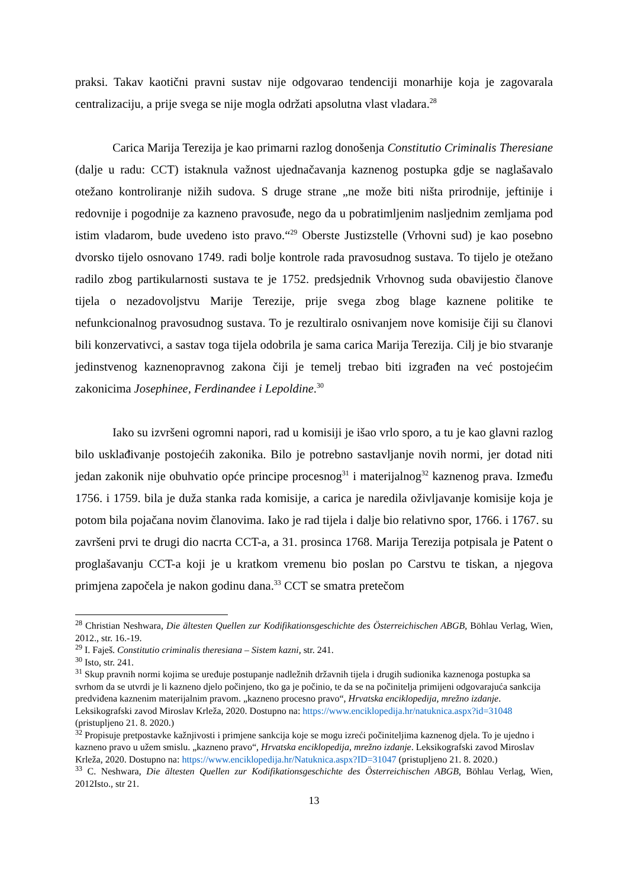praksi. Takav kaotični pravni sustav nije odgovarao tendenciji monarhije koja je zagovarala centralizaciju, a prije svega se nije mogla održati apsolutna vlast vladara.<sup>28</sup>
Carica Marija Terezija je kao primarni razlog donošenja Constitutio Criminalis Theresiane (dalje u radu: CCT) istaknula važnost ujednačavanja kaznenog postupka gdje se naglašavalo otežano kontroliranje nižih sudova. S druge strane „ne može biti ništa prirodnije, jeftinije i redovnije i pogodnije za kazneno pravosuđe, nego da u pobratimljenim nasljednim zemljama pod istim vladarom, bude uvedeno isto pravo.“<sup>29</sup> Oberste Justizstelle (Vrhovni sud) je kao posebno dvorsko tijelo osnovano 1749. radi bolje kontrole rada pravosudnog sustava. To tijelo je otežano radilo zbog partikularnosti sustava te je 1752. predsjednik Vrhovnog suda obavijestio članove tijela o nezadovoljstvu Marije Terezije, prije svega zbog blage kaznene politike te nefunkcionalnog pravosudnog sustava. To je rezultiralo osnivanjem nove komisije čiji su članovi bili konzervativci, a sastav toga tijela odobrila je sama carica Marija Terezija. Cilj je bio stvaranje jedinstvenog kaznenopravnog zakona čiji je temelj trebao biti izgrađen na već postojećim zakonicima Josephinee, Ferdinandee i Lepoldine.<sup>30</sup>
Iako su izvršeni ogromni napori, rad u komisiji je išao vrlo sporo, a tu je kao glavni razlog bilo usklađivanje postojećih zakonika. Bilo je potrebno sastavljanje novih normi, jer dotad niti jedan zakonik nije obuhvatio opće principe procesnog<sup>31</sup> i materijalnog<sup>32</sup> kaznenog prava. Između 1756. i 1759. bila je duža stanka rada komisije, a carica je naredila oživljavanje komisije koja je potom bila pojačana novim članovima. Iako je rad tijela i dalje bio relativno spor, 1766. i 1767. su završeni prvi te drugi dio nacrta CCT-a, a 31. prosinca 1768. Marija Terezija potpisala je Patent o proglašavanju CCT-a koji je u kratkom vremenu bio poslan po Carstvu te tiskan, a njegova primjena započela je nakon godinu dana.<sup>33</sup> CCT se smatra pretečom
<sup>28</sup> Christian Neshwara, Die ältesten Quellen zur Kodifikationsgeschichte des Österreichischen ABGB, Böhlau Verlag, Wien, 2012., str. 16.-19.
<sup>29</sup> I. Faješ. Constitutio criminalis theresiana – Sistem kazni, str. 241.
<sup>30</sup> Isto, str. 241.
<sup>31</sup> Skup pravnih normi kojima se uređuje postupanje nadležnih državnih tijela i drugih sudionika kaznenoga postupka sa svrhom da se utvrdi je li kazneno djelo počinjeno, tko ga je počinio, te da se na počinitelja primijeni odgovarajuća sankcija predviđena kaznenim materijalnim pravom. „kazneno procesno pravo“, Hrvatska enciklopedija, mrežno izdanje. Leksikografski zavod Miroslav Krleža, 2020. Dostupno na: https://www.enciklopedija.hr/natuknica.aspx?id=31048 (pristupljeno 21. 8. 2020.)
<sup>32</sup> Propisuje pretpostavke kažnjivosti i primjene sankcija koje se mogu izreći počiniteljima kaznenog djela. To je ujedno i kazneno pravo u užem smislu. „kazneno pravo“, Hrvatska enciklopedija, mrežno izdanje. Leksikografski zavod Miroslav Krleža, 2020. Dostupno na: https://www.enciklopedija.hr/Natuknica.aspx?ID=31047 (pristupljeno 21. 8. 2020.)
<sup>33</sup> C. Neshwara, Die ältesten Quellen zur Kodifikationsgeschichte des Österreichischen ABGB, Böhlau Verlag, Wien, 2012Isto., str 21.
13